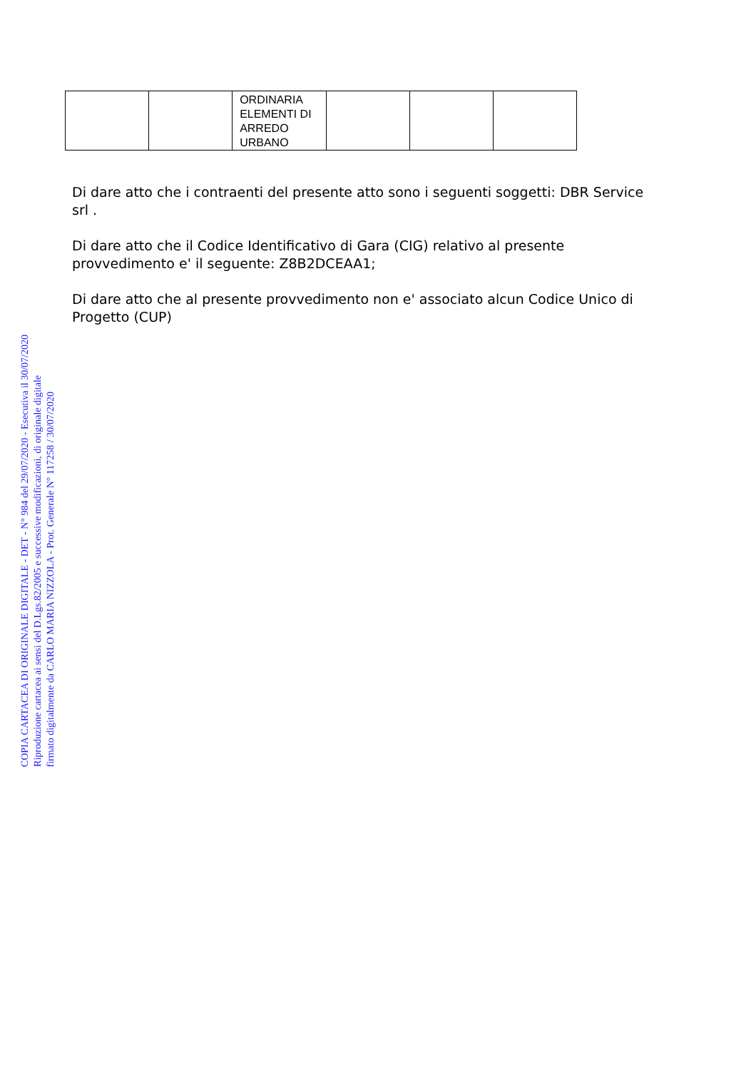| | | ORDINARIA ELEMENTI DI ARREDO URBANO | | | |
Di dare atto che i contraenti del presente atto sono i seguenti soggetti: DBR Service srl .
Di dare atto che il Codice Identificativo di Gara (CIG) relativo al presente provvedimento e' il seguente: Z8B2DCEAA1;
Di dare atto che al presente provvedimento non e' associato alcun Codice Unico di Progetto (CUP)
COPIA CARTACEA DI ORIGINALE DIGITALE - DET - N° 984 del 29/07/2020 - Esecutiva il 30/07/2020
Riproduzione cartacea ai sensi del D.Lgs.82/2005 e successive modificazioni, di originale digitale
firmato digitalmente da CARLO MARIA NIZZOLA - Prot. Generale N° 117258 / 30/07/2020